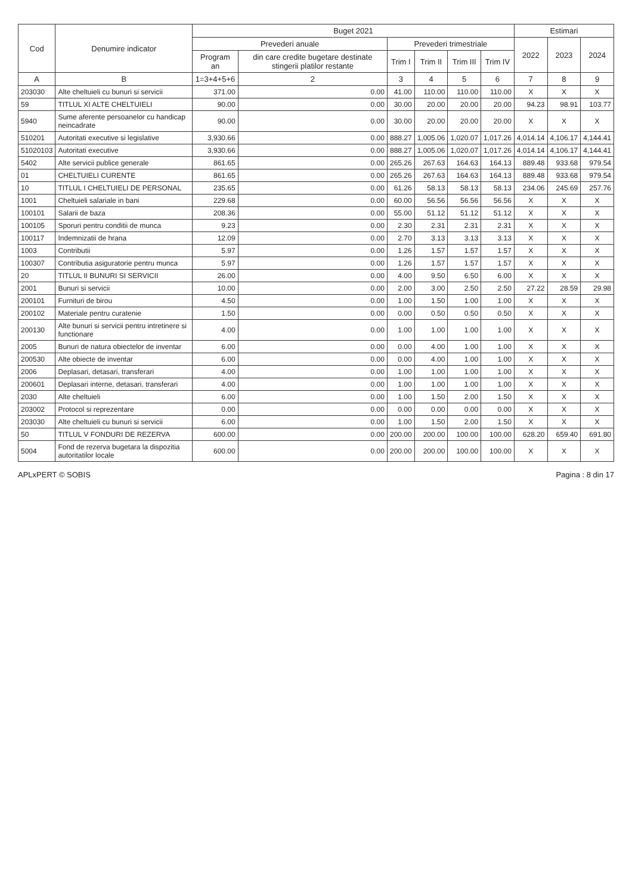| Cod | Denumire indicator | Buget 2021 | | | | | | Estimari | | |
| --- | --- | --- | --- | --- | --- | --- | --- | --- | --- | --- |
| | | Prevederi anuale | | Prevederi trimestriale | | | | 2022 | 2023 | 2024 |
| | | Program an | din care credite bugetare destinate stingerii platilor restante | Trim I | Trim II | Trim III | Trim IV | | | |
| A | B | 1=3+4+5+6 | 2 | 3 | 4 | 5 | 6 | 7 | 8 | 9 |
| 203030 | Alte cheltuieli cu bunuri si servicii | 371.00 | 0.00 | 41.00 | 110.00 | 110.00 | 110.00 | X | X | X |
| 59 | TITLUL XI ALTE CHELTUIELI | 90.00 | 0.00 | 30.00 | 20.00 | 20.00 | 20.00 | 94.23 | 98.91 | 103.77 |
| 5940 | Sume aferente persoanelor cu handicap neincadrate | 90.00 | 0.00 | 30.00 | 20.00 | 20.00 | 20.00 | X | X | X |
| 510201 | Autoritati executive si legislative | 3,930.66 | 0.00 | 888.27 | 1,005.06 | 1,020.07 | 1,017.26 | 4,014.14 | 4,106.17 | 4,144.41 |
| 51020103 | Autoritati executive | 3,930.66 | 0.00 | 888.27 | 1,005.06 | 1,020.07 | 1,017.26 | 4,014.14 | 4,106.17 | 4,144.41 |
| 5402 | Alte servicii publice generale | 861.65 | 0.00 | 265.26 | 267.63 | 164.63 | 164.13 | 889.48 | 933.68 | 979.54 |
| 01 | CHELTUIELI CURENTE | 861.65 | 0.00 | 265.26 | 267.63 | 164.63 | 164.13 | 889.48 | 933.68 | 979.54 |
| 10 | TITLUL I CHELTUIELI DE PERSONAL | 235.65 | 0.00 | 61.26 | 58.13 | 58.13 | 58.13 | 234.06 | 245.69 | 257.76 |
| 1001 | Cheltuieli salariale in bani | 229.68 | 0.00 | 60.00 | 56.56 | 56.56 | 56.56 | X | X | X |
| 100101 | Salarii de baza | 208.36 | 0.00 | 55.00 | 51.12 | 51.12 | 51.12 | X | X | X |
| 100105 | Sporuri pentru conditii de munca | 9.23 | 0.00 | 2.30 | 2.31 | 2.31 | 2.31 | X | X | X |
| 100117 | Indemnizatii de hrana | 12.09 | 0.00 | 2.70 | 3.13 | 3.13 | 3.13 | X | X | X |
| 1003 | Contributii | 5.97 | 0.00 | 1.26 | 1.57 | 1.57 | 1.57 | X | X | X |
| 100307 | Contributia asiguratorie pentru munca | 5.97 | 0.00 | 1.26 | 1.57 | 1.57 | 1.57 | X | X | X |
| 20 | TITLUL II BUNURI SI SERVICII | 26.00 | 0.00 | 4.00 | 9.50 | 6.50 | 6.00 | X | X | X |
| 2001 | Bunuri si servicii | 10.00 | 0.00 | 2.00 | 3.00 | 2.50 | 2.50 | 27.22 | 28.59 | 29.98 |
| 200101 | Furnituri de birou | 4.50 | 0.00 | 1.00 | 1.50 | 1.00 | 1.00 | X | X | X |
| 200102 | Materiale pentru curatenie | 1.50 | 0.00 | 0.00 | 0.50 | 0.50 | 0.50 | X | X | X |
| 200130 | Alte bunuri si servicii pentru intretinere si functionare | 4.00 | 0.00 | 1.00 | 1.00 | 1.00 | 1.00 | X | X | X |
| 2005 | Bunuri de natura obiectelor de inventar | 6.00 | 0.00 | 0.00 | 4.00 | 1.00 | 1.00 | X | X | X |
| 200530 | Alte obiecte de inventar | 6.00 | 0.00 | 0.00 | 4.00 | 1.00 | 1.00 | X | X | X |
| 2006 | Deplasari, detasari, transferari | 4.00 | 0.00 | 1.00 | 1.00 | 1.00 | 1.00 | X | X | X |
| 200601 | Deplasari interne, detasari, transferari | 4.00 | 0.00 | 1.00 | 1.00 | 1.00 | 1.00 | X | X | X |
| 2030 | Alte cheltuieli | 6.00 | 0.00 | 1.00 | 1.50 | 2.00 | 1.50 | X | X | X |
| 203002 | Protocol si reprezentare | 0.00 | 0.00 | 0.00 | 0.00 | 0.00 | 0.00 | X | X | X |
| 203030 | Alte cheltuieli cu bunuri si servicii | 6.00 | 0.00 | 1.00 | 1.50 | 2.00 | 1.50 | X | X | X |
| 50 | TITLUL V FONDURI DE REZERVA | 600.00 | 0.00 | 200.00 | 200.00 | 100.00 | 100.00 | 628.20 | 659.40 | 691.80 |
| 5004 | Fond de rezerva bugetara la dispozitia autoritatilor locale | 600.00 | 0.00 | 200.00 | 200.00 | 100.00 | 100.00 | X | X | X |
APLxPERT © SOBIS Pagina : 8 din 17